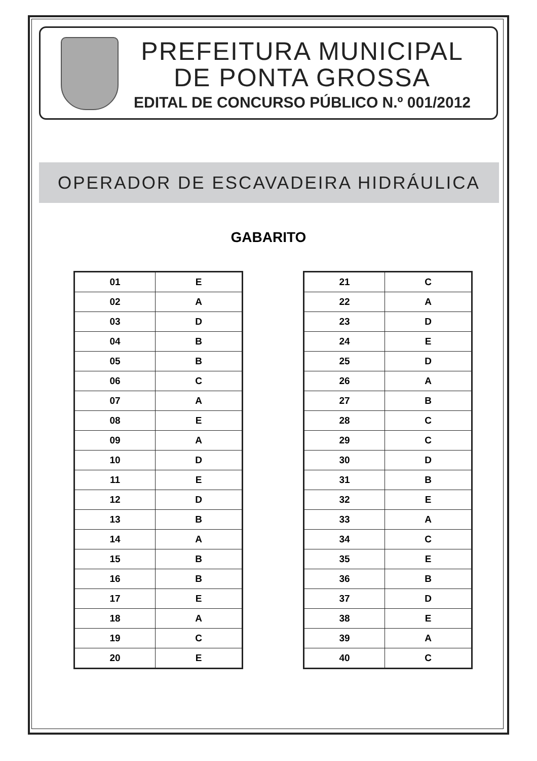PREFEITURA MUNICIPAL
DE PONTA GROSSA
EDITAL DE CONCURSO PÚBLICO N.º 001/2012
OPERADOR DE ESCAVADEIRA HIDRÁULICA
GABARITO
| 01 | E |
| 02 | A |
| 03 | D |
| 04 | B |
| 05 | B |
| 06 | C |
| 07 | A |
| 08 | E |
| 09 | A |
| 10 | D |
| 11 | E |
| 12 | D |
| 13 | B |
| 14 | A |
| 15 | B |
| 16 | B |
| 17 | E |
| 18 | A |
| 19 | C |
| 20 | E |
| 21 | C |
| 22 | A |
| 23 | D |
| 24 | E |
| 25 | D |
| 26 | A |
| 27 | B |
| 28 | C |
| 29 | C |
| 30 | D |
| 31 | B |
| 32 | E |
| 33 | A |
| 34 | C |
| 35 | E |
| 36 | B |
| 37 | D |
| 38 | E |
| 39 | A |
| 40 | C |